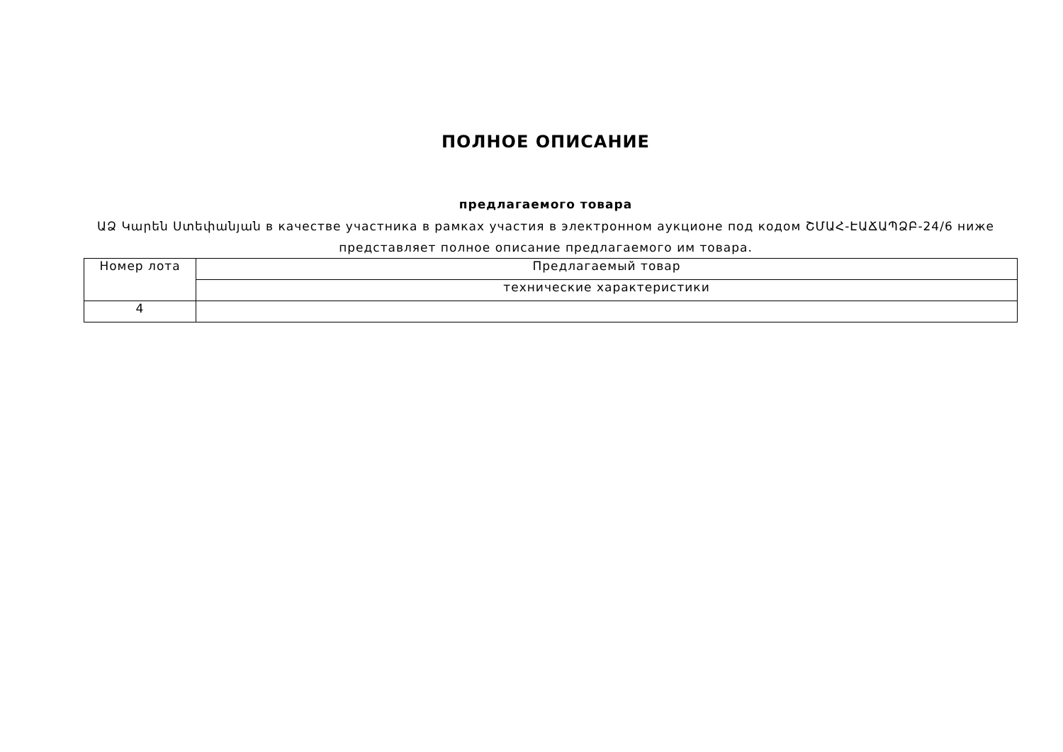ПОЛНОЕ ОПИСАНИЕ
предлагаемого товара
ԱՁ Կարեն Ստեփանյան в качестве участника в рамках участия в электронном аукционе под кодом ՇՄԱՀ-ԷԱՃԱՊՁԲ-24/6 ниже представляет полное описание предлагаемого им товара.
| Номер лота | Предлагаемый товар |
| | технические характеристики |
| 4 | |